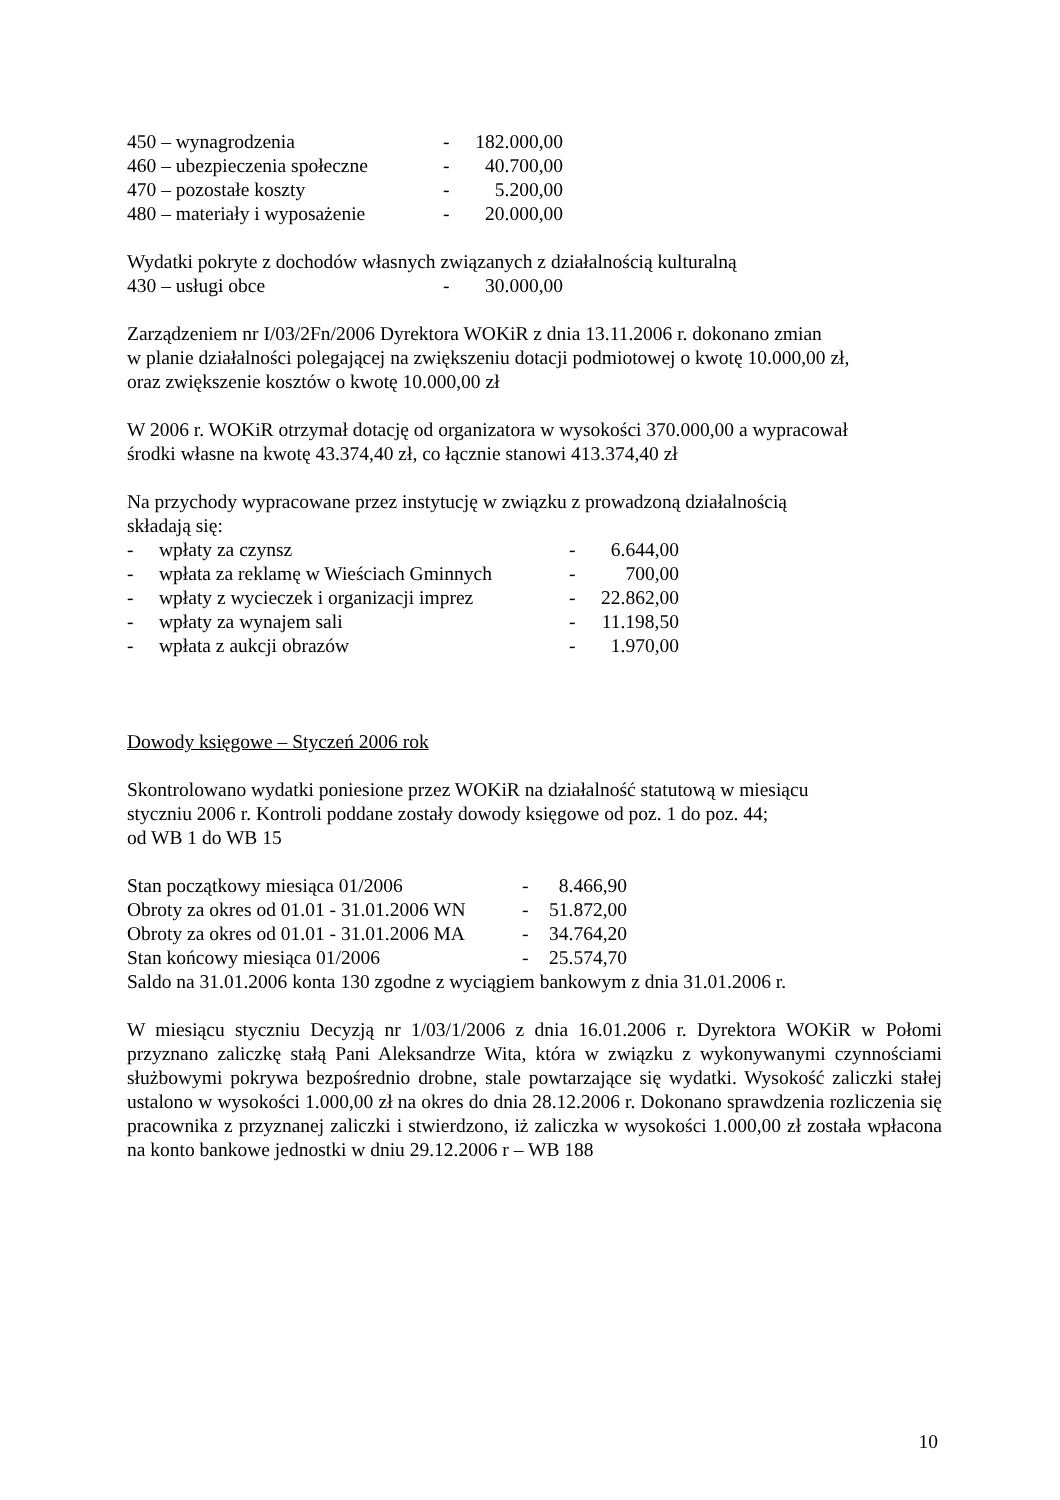| 450 – wynagrodzenia | - | 182.000,00 |
| 460 – ubezpieczenia społeczne | - | 40.700,00 |
| 470 – pozostałe koszty | - | 5.200,00 |
| 480 – materiały i wyposażenie | - | 20.000,00 |
Wydatki pokryte z dochodów własnych związanych z działalnością kulturalną
430 – usługi obce - 30.000,00
Zarządzeniem nr I/03/2Fn/2006 Dyrektora WOKiR z dnia 13.11.2006 r. dokonano zmian
w planie działalności polegającej na zwiększeniu dotacji podmiotowej o kwotę 10.000,00 zł,
oraz zwiększenie kosztów o kwotę 10.000,00 zł
W 2006 r. WOKiR otrzymał dotację od organizatora w wysokości 370.000,00 a wypracował
środki własne na kwotę 43.374,40 zł, co łącznie stanowi 413.374,40 zł
Na przychody wypracowane przez instytucję w związku z prowadzoną działalnością
składają się:
| - | wpłaty za czynsz | - | 6.644,00 |
| - | wpłata za reklamę w Wieściach Gminnych | - | 700,00 |
| - | wpłaty z wycieczek i organizacji imprez | - | 22.862,00 |
| - | wpłaty za wynajem sali | - | 11.198,50 |
| - | wpłata z aukcji obrazów | - | 1.970,00 |
Dowody księgowe – Styczeń 2006 rok
Skontrolowano wydatki poniesione przez WOKiR na działalność statutową w miesiącu
styczniu 2006 r. Kontroli poddane zostały dowody księgowe od poz. 1 do poz. 44;
od WB 1 do WB 15
| Stan początkowy miesiąca 01/2006 | - | 8.466,90 |
| Obroty za okres od 01.01 - 31.01.2006 WN | - | 51.872,00 |
| Obroty za okres od 01.01 - 31.01.2006 MA | - | 34.764,20 |
| Stan końcowy miesiąca 01/2006 | - | 25.574,70 |
Saldo na 31.01.2006 konta 130 zgodne z wyciągiem bankowym z dnia 31.01.2006 r.
W miesiącu styczniu Decyzją nr 1/03/1/2006 z dnia 16.01.2006 r. Dyrektora WOKiR w Połomi przyznano zaliczkę stałą Pani Aleksandrze Wita, która w związku z wykonywanymi czynnościami służbowymi pokrywa bezpośrednio drobne, stale powtarzające się wydatki. Wysokość zaliczki stałej ustalono w wysokości 1.000,00 zł na okres do dnia 28.12.2006 r. Dokonano sprawdzenia rozliczenia się pracownika z przyznanej zaliczki i stwierdzono, iż zaliczka w wysokości 1.000,00 zł została wpłacona na konto bankowe jednostki w dniu 29.12.2006 r – WB 188
10